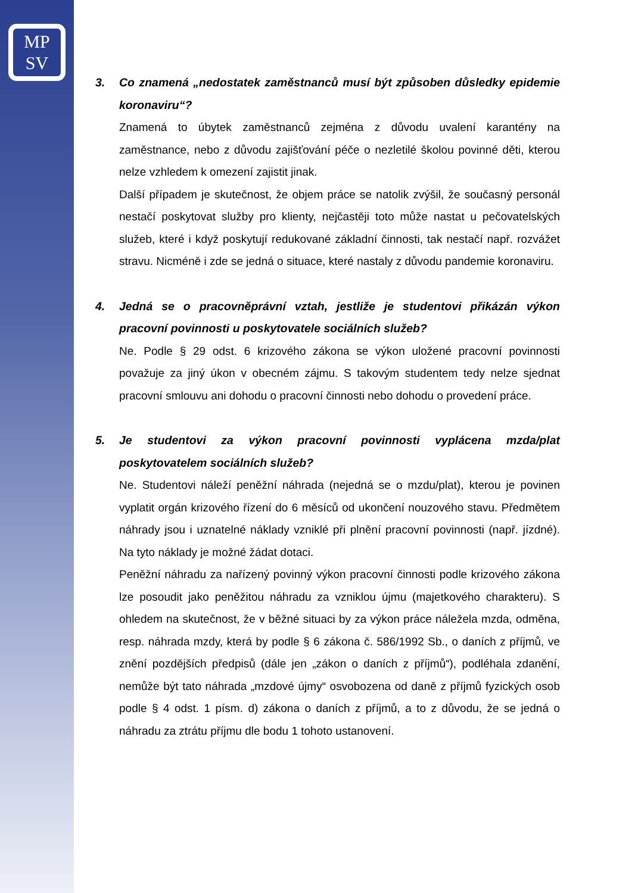MP
SV
3. Co znamená „nedostatek zaměstnanců musí být způsoben důsledky epidemie koronaviru“?
Znamená to úbytek zaměstnanců zejména z důvodu uvalení karantény na zaměstnance, nebo z důvodu zajišťování péče o nezletilé školou povinné děti, kterou nelze vzhledem k omezení zajistit jinak.
Další případem je skutečnost, že objem práce se natolik zvýšil, že současný personál nestačí poskytovat služby pro klienty, nejčastěji toto může nastat u pečovatelských služeb, které i když poskytují redukované základní činnosti, tak nestačí např. rozvážet stravu. Nicméně i zde se jedná o situace, které nastaly z důvodu pandemie koronaviru.
4. Jedná se o pracovněprávní vztah, jestliže je studentovi přikázán výkon pracovní povinnosti u poskytovatele sociálních služeb?
Ne. Podle § 29 odst. 6 krizového zákona se výkon uložené pracovní povinnosti považuje za jiný úkon v obecném zájmu. S takovým studentem tedy nelze sjednat pracovní smlouvu ani dohodu o pracovní činnosti nebo dohodu o provedení práce.
5. Je studentovi za výkon pracovní povinnosti vyplácena mzda/plat poskytovatelem sociálních služeb?
Ne. Studentovi náleží peněžní náhrada (nejedná se o mzdu/plat), kterou je povinen vyplatit orgán krizového řízení do 6 měsíců od ukončení nouzového stavu. Předmětem náhrady jsou i uznatelné náklady vzniklé při plnění pracovní povinnosti (např. jízdné). Na tyto náklady je možné žádat dotaci.
Peněžní náhradu za nařízený povinný výkon pracovní činnosti podle krizového zákona lze posoudit jako peněžitou náhradu za vzniklou újmu (majetkového charakteru). S ohledem na skutečnost, že v běžné situaci by za výkon práce náležela mzda, odměna, resp. náhrada mzdy, která by podle § 6 zákona č. 586/1992 Sb., o daních z příjmů, ve znění pozdějších předpisů (dále jen „zákon o daních z příjmů“), podléhala zdanění, nemůže být tato náhrada „mzdové újmy“ osvobozena od daně z příjmů fyzických osob podle § 4 odst. 1 písm. d) zákona o daních z příjmů, a to z důvodu, že se jedná o náhradu za ztrátu příjmu dle bodu 1 tohoto ustanovení.